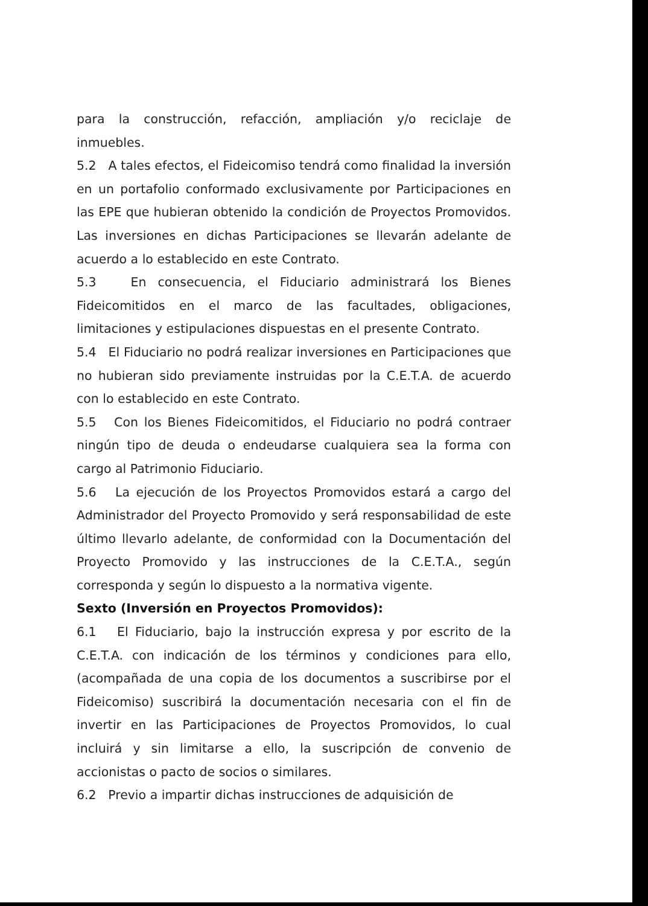para la construcción, refacción, ampliación y/o reciclaje de inmuebles.
5.2 A tales efectos, el Fideicomiso tendrá como finalidad la inversión en un portafolio conformado exclusivamente por Participaciones en las EPE que hubieran obtenido la condición de Proyectos Promovidos. Las inversiones en dichas Participaciones se llevarán adelante de acuerdo a lo establecido en este Contrato.
5.3 En consecuencia, el Fiduciario administrará los Bienes Fideicomitidos en el marco de las facultades, obligaciones, limitaciones y estipulaciones dispuestas en el presente Contrato.
5.4 El Fiduciario no podrá realizar inversiones en Participaciones que no hubieran sido previamente instruidas por la C.E.T.A. de acuerdo con lo establecido en este Contrato.
5.5 Con los Bienes Fideicomitidos, el Fiduciario no podrá contraer ningún tipo de deuda o endeudarse cualquiera sea la forma con cargo al Patrimonio Fiduciario.
5.6 La ejecución de los Proyectos Promovidos estará a cargo del Administrador del Proyecto Promovido y será responsabilidad de este último llevarlo adelante, de conformidad con la Documentación del Proyecto Promovido y las instrucciones de la C.E.T.A., según corresponda y según lo dispuesto a la normativa vigente.
Sexto (Inversión en Proyectos Promovidos):
6.1 El Fiduciario, bajo la instrucción expresa y por escrito de la C.E.T.A. con indicación de los términos y condiciones para ello, (acompañada de una copia de los documentos a suscribirse por el Fideicomiso) suscribirá la documentación necesaria con el fin de invertir en las Participaciones de Proyectos Promovidos, lo cual incluirá y sin limitarse a ello, la suscripción de convenio de accionistas o pacto de socios o similares.
6.2 Previo a impartir dichas instrucciones de adquisición de